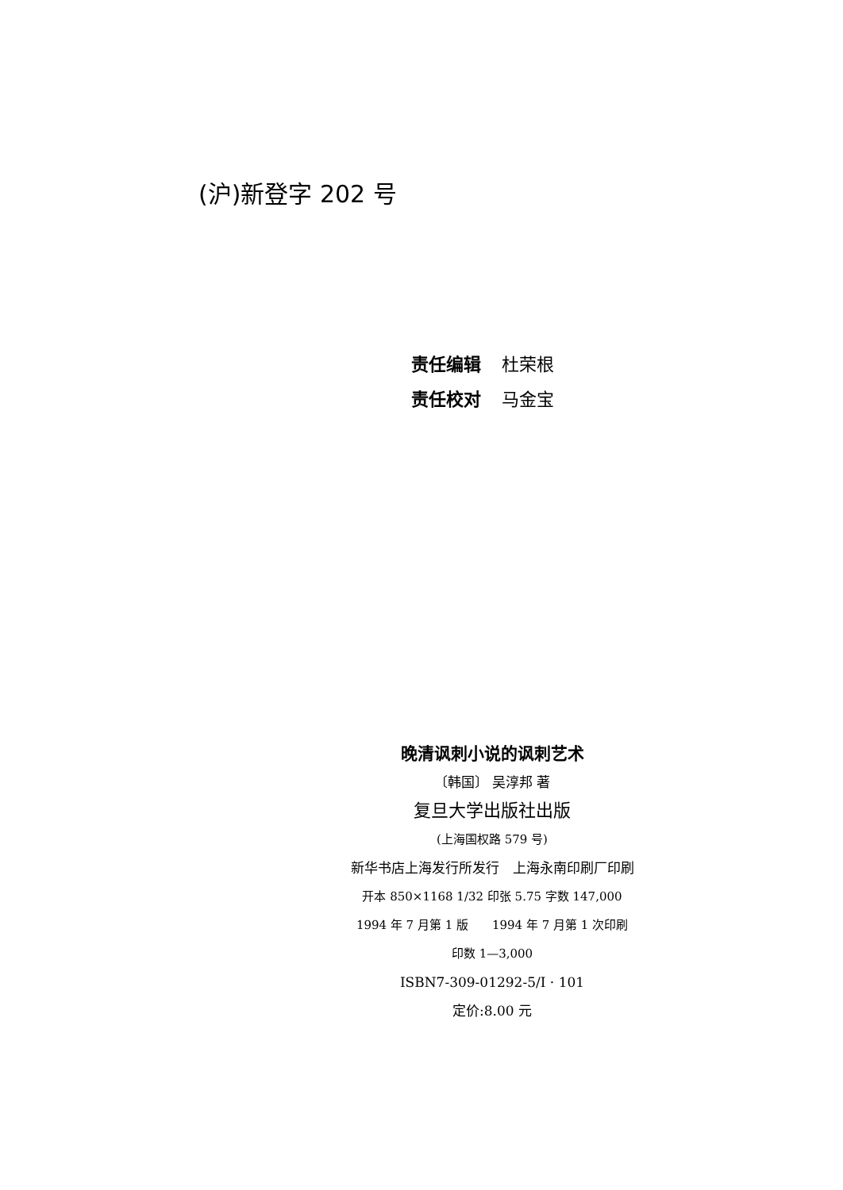(沪)新登字 202 号
责任编辑 杜荣根
责任校对 马金宝
晚清讽刺小说的讽刺艺术
〔韩国〕 吴淳邦 著
复旦大学出版社出版
(上海国权路 579 号)
新华书店上海发行所发行　上海永南印刷厂印刷
开本 850×1168 1/32 印张 5.75 字数 147,000
1994 年 7 月第 1 版　　1994 年 7 月第 1 次印刷
印数 1—3,000
ISBN7-309-01292-5/I · 101
定价:8.00 元